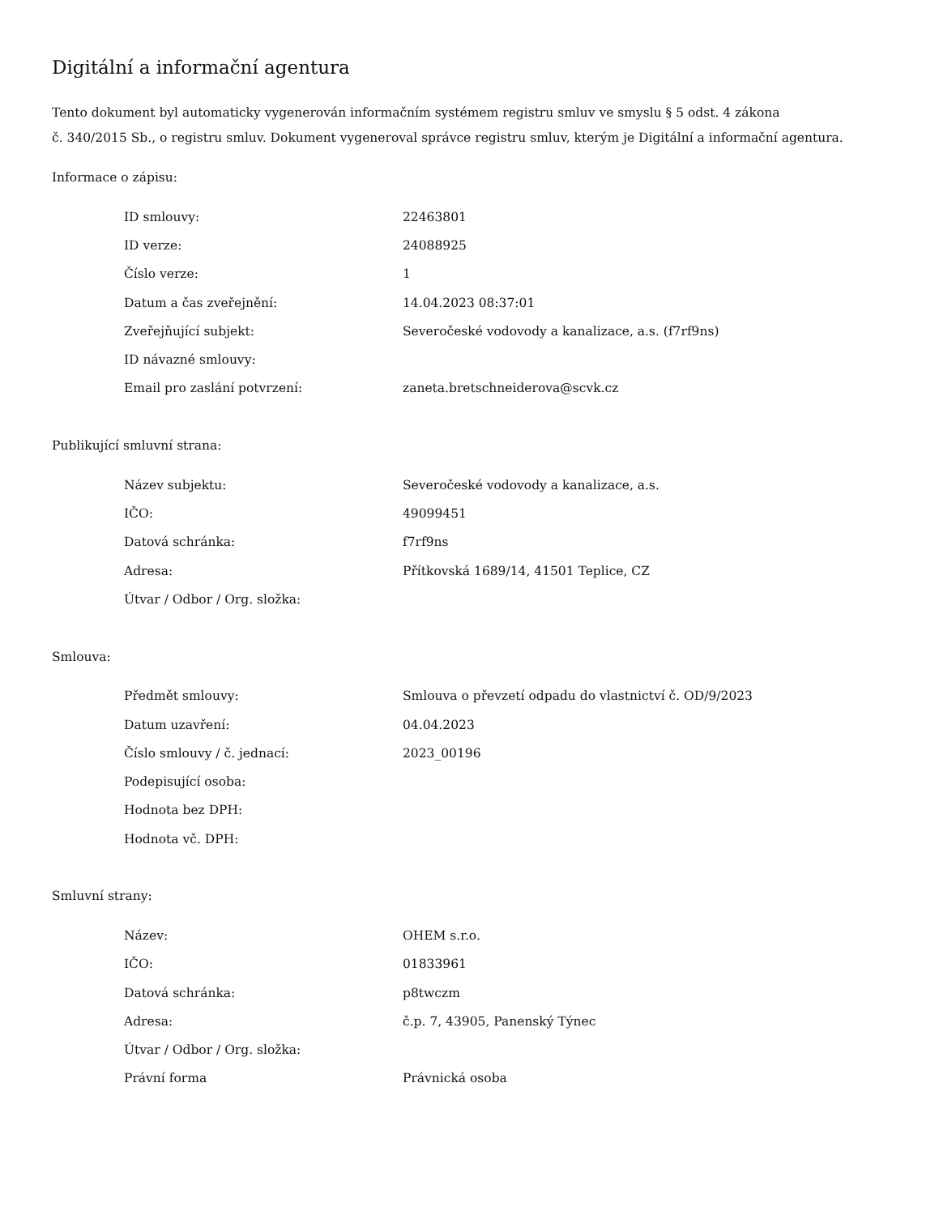Digitální a informační agentura
Tento dokument byl automaticky vygenerován informačním systémem registru smluv ve smyslu § 5 odst. 4 zákona
č. 340/2015 Sb., o registru smluv. Dokument vygeneroval správce registru smluv, kterým je Digitální a informační agentura.
Informace o zápisu:
| ID smlouvy: | 22463801 |
| ID verze: | 24088925 |
| Číslo verze: | 1 |
| Datum a čas zveřejnění: | 14.04.2023 08:37:01 |
| Zveřejňující subjekt: | Severočeské vodovody a kanalizace, a.s. (f7rf9ns) |
| ID návazné smlouvy: | |
| Email pro zaslání potvrzení: | zaneta.bretschneiderova@scvk.cz |
Publikující smluvní strana:
| Název subjektu: | Severočeské vodovody a kanalizace, a.s. |
| IČO: | 49099451 |
| Datová schránka: | f7rf9ns |
| Adresa: | Přítkovská 1689/14, 41501 Teplice, CZ |
| Útvar / Odbor / Org. složka: | |
Smlouva:
| Předmět smlouvy: | Smlouva o převzetí odpadu do vlastnictví č. OD/9/2023 |
| Datum uzavření: | 04.04.2023 |
| Číslo smlouvy / č. jednací: | 2023_00196 |
| Podepisující osoba: | |
| Hodnota bez DPH: | |
| Hodnota vč. DPH: | |
Smluvní strany:
| Název: | OHEM s.r.o. |
| IČO: | 01833961 |
| Datová schránka: | p8twczm |
| Adresa: | č.p. 7, 43905, Panenský Týnec |
| Útvar / Odbor / Org. složka: | |
| Právní forma | Právnická osoba |